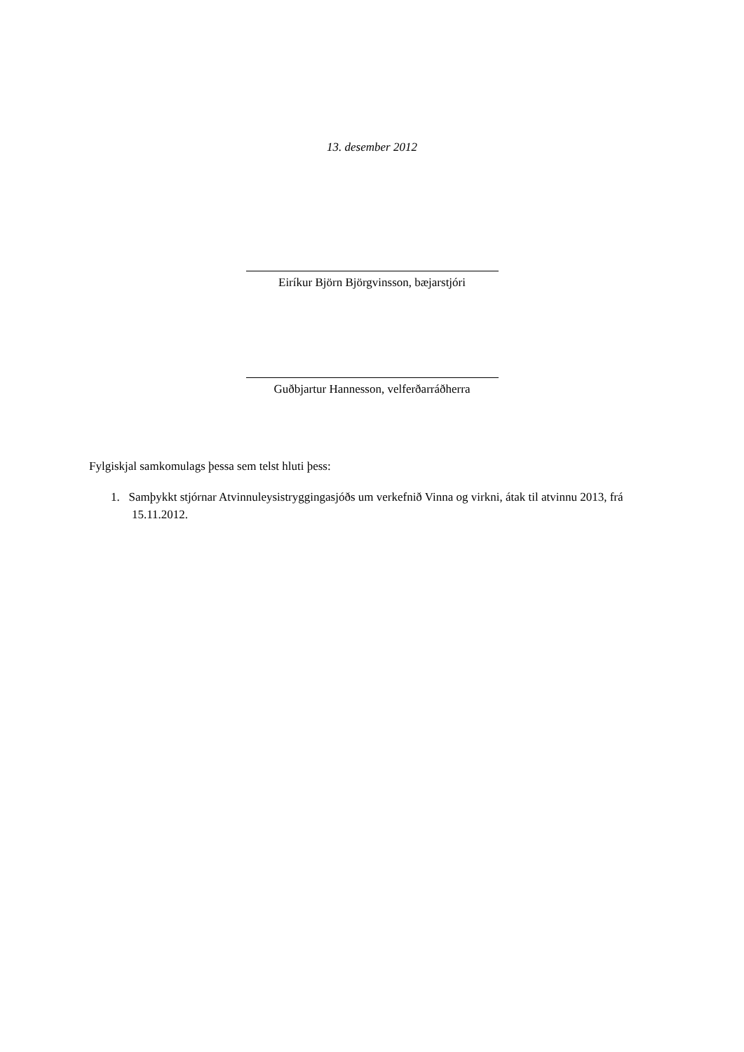13. desember 2012
Eiríkur Björn Björgvinsson, bæjarstjóri
Guðbjartur Hannesson, velferðarráðherra
Fylgiskjal samkomulags þessa sem telst hluti þess:
1. Samþykkt stjórnar Atvinnuleysistryggingasjóðs um verkefnið Vinna og virkni, átak til atvinnu 2013, frá 15.11.2012.